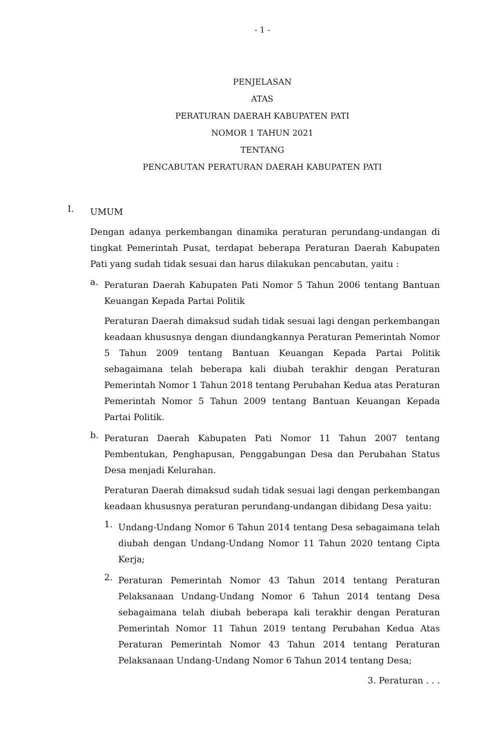- 1 -
PENJELASAN
ATAS
PERATURAN DAERAH KABUPATEN PATI
NOMOR 1 TAHUN 2021
TENTANG
PENCABUTAN PERATURAN DAERAH KABUPATEN PATI
I.
UMUM
Dengan adanya perkembangan dinamika peraturan perundang-undangan di tingkat Pemerintah Pusat, terdapat beberapa Peraturan Daerah Kabupaten Pati yang sudah tidak sesuai dan harus dilakukan pencabutan, yaitu :
a.
Peraturan Daerah Kabupaten Pati Nomor 5 Tahun 2006 tentang Bantuan Keuangan Kepada Partai Politik
Peraturan Daerah dimaksud sudah tidak sesuai lagi dengan perkembangan keadaan khususnya dengan diundangkannya Peraturan Pemerintah Nomor 5 Tahun 2009 tentang Bantuan Keuangan Kepada Partai Politik sebagaimana telah beberapa kali diubah terakhir dengan Peraturan Pemerintah Nomor 1 Tahun 2018 tentang Perubahan Kedua atas Peraturan Pemerintah Nomor 5 Tahun 2009 tentang Bantuan Keuangan Kepada Partai Politik.
b.
Peraturan Daerah Kabupaten Pati Nomor 11 Tahun 2007 tentang Pembentukan, Penghapusan, Penggabungan Desa dan Perubahan Status Desa menjadi Kelurahan.
Peraturan Daerah dimaksud sudah tidak sesuai lagi dengan perkembangan keadaan khususnya peraturan perundang-undangan dibidang Desa yaitu:
1.
Undang-Undang Nomor 6 Tahun 2014 tentang Desa sebagaimana telah diubah dengan Undang-Undang Nomor 11 Tahun 2020 tentang Cipta Kerja;
2.
Peraturan Pemerintah Nomor 43 Tahun 2014 tentang Peraturan Pelaksanaan Undang-Undang Nomor 6 Tahun 2014 tentang Desa sebagaimana telah diubah beberapa kali terakhir dengan Peraturan Pemerintah Nomor 11 Tahun 2019 tentang Perubahan Kedua Atas Peraturan Pemerintah Nomor 43 Tahun 2014 tentang Peraturan Pelaksanaan Undang-Undang Nomor 6 Tahun 2014 tentang Desa;
3. Peraturan . . .